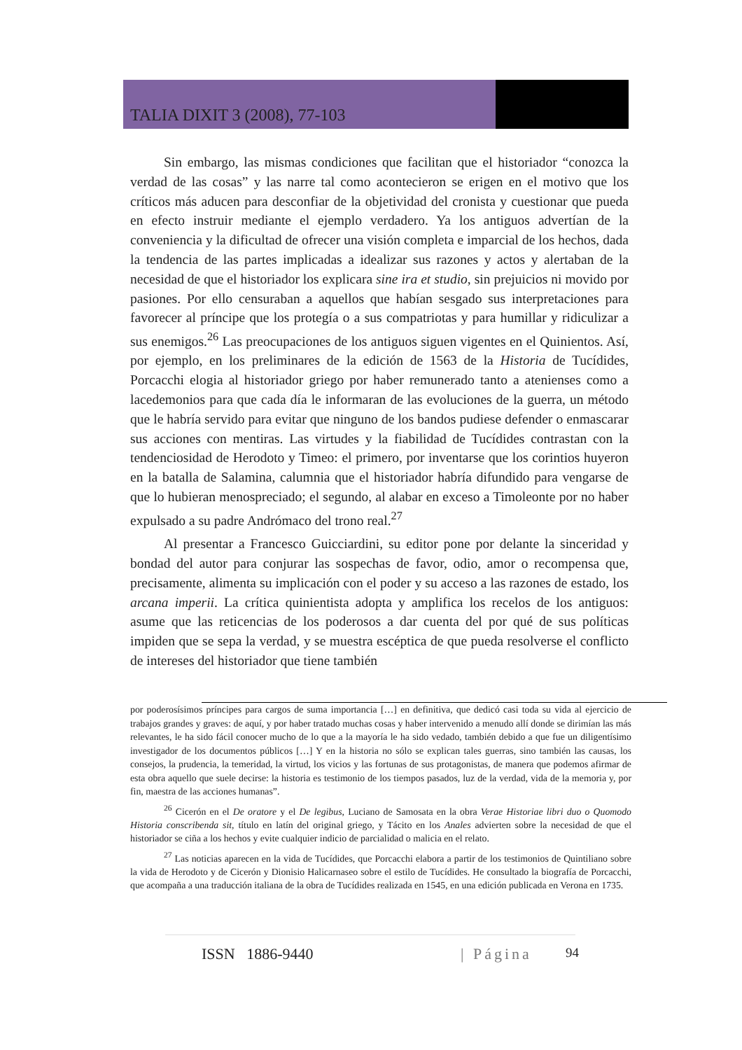TALIA DIXIT 3 (2008), 77-103
Sin embargo, las mismas condiciones que facilitan que el historiador “conozca la verdad de las cosas” y las narre tal como acontecieron se erigen en el motivo que los críticos más aducen para desconfiar de la objetividad del cronista y cuestionar que pueda en efecto instruir mediante el ejemplo verdadero. Ya los antiguos advertían de la conveniencia y la dificultad de ofrecer una visión completa e imparcial de los hechos, dada la tendencia de las partes implicadas a idealizar sus razones y actos y alertaban de la necesidad de que el historiador los explicara sine ira et studio, sin prejuicios ni movido por pasiones. Por ello censuraban a aquellos que habían sesgado sus interpretaciones para favorecer al príncipe que los protegía o a sus compatriotas y para humillar y ridiculizar a sus enemigos.<sup>26</sup> Las preocupaciones de los antiguos siguen vigentes en el Quinientos. Así, por ejemplo, en los preliminares de la edición de 1563 de la Historia de Tucídides, Porcacchi elogia al historiador griego por haber remunerado tanto a atenienses como a lacedemonios para que cada día le informaran de las evoluciones de la guerra, un método que le habría servido para evitar que ninguno de los bandos pudiese defender o enmascarar sus acciones con mentiras. Las virtudes y la fiabilidad de Tucídides contrastan con la tendenciosidad de Herodoto y Timeo: el primero, por inventarse que los corintios huyeron en la batalla de Salamina, calumnia que el historiador habría difundido para vengarse de que lo hubieran menospreciado; el segundo, al alabar en exceso a Timoleonte por no haber expulsado a su padre Andrómaco del trono real.<sup>27</sup>
Al presentar a Francesco Guicciardini, su editor pone por delante la sinceridad y bondad del autor para conjurar las sospechas de favor, odio, amor o recompensa que, precisamente, alimenta su implicación con el poder y su acceso a las razones de estado, los arcana imperii. La crítica quinientista adopta y amplifica los recelos de los antiguos: asume que las reticencias de los poderosos a dar cuenta del por qué de sus políticas impiden que se sepa la verdad, y se muestra escéptica de que pueda resolverse el conflicto de intereses del historiador que tiene también
por poderosísimos príncipes para cargos de suma importancia […] en definitiva, que dedicó casi toda su vida al ejercicio de trabajos grandes y graves: de aquí, y por haber tratado muchas cosas y haber intervenido a menudo allí donde se dirimían las más relevantes, le ha sido fácil conocer mucho de lo que a la mayoría le ha sido vedado, también debido a que fue un diligentísimo investigador de los documentos públicos […] Y en la historia no sólo se explican tales guerras, sino también las causas, los consejos, la prudencia, la temeridad, la virtud, los vicios y las fortunas de sus protagonistas, de manera que podemos afirmar de esta obra aquello que suele decirse: la historia es testimonio de los tiempos pasados, luz de la verdad, vida de la memoria y, por fin, maestra de las acciones humanas”.
<sup>26</sup> Cicerón en el De oratore y el De legibus, Luciano de Samosata en la obra Verae Historiae libri duo o Quomodo Historia conscribenda sit, título en latín del original griego, y Tácito en los Anales advierten sobre la necesidad de que el historiador se ciña a los hechos y evite cualquier indicio de parcialidad o malicia en el relato.
<sup>27</sup> Las noticias aparecen en la vida de Tucídides, que Porcacchi elabora a partir de los testimonios de Quintiliano sobre la vida de Herodoto y de Cicerón y Dionisio Halicarnaseo sobre el estilo de Tucídides. He consultado la biografía de Porcacchi, que acompaña a una traducción italiana de la obra de Tucídides realizada en 1545, en una edición publicada en Verona en 1735.
ISSN 1886-9440 | Página 94